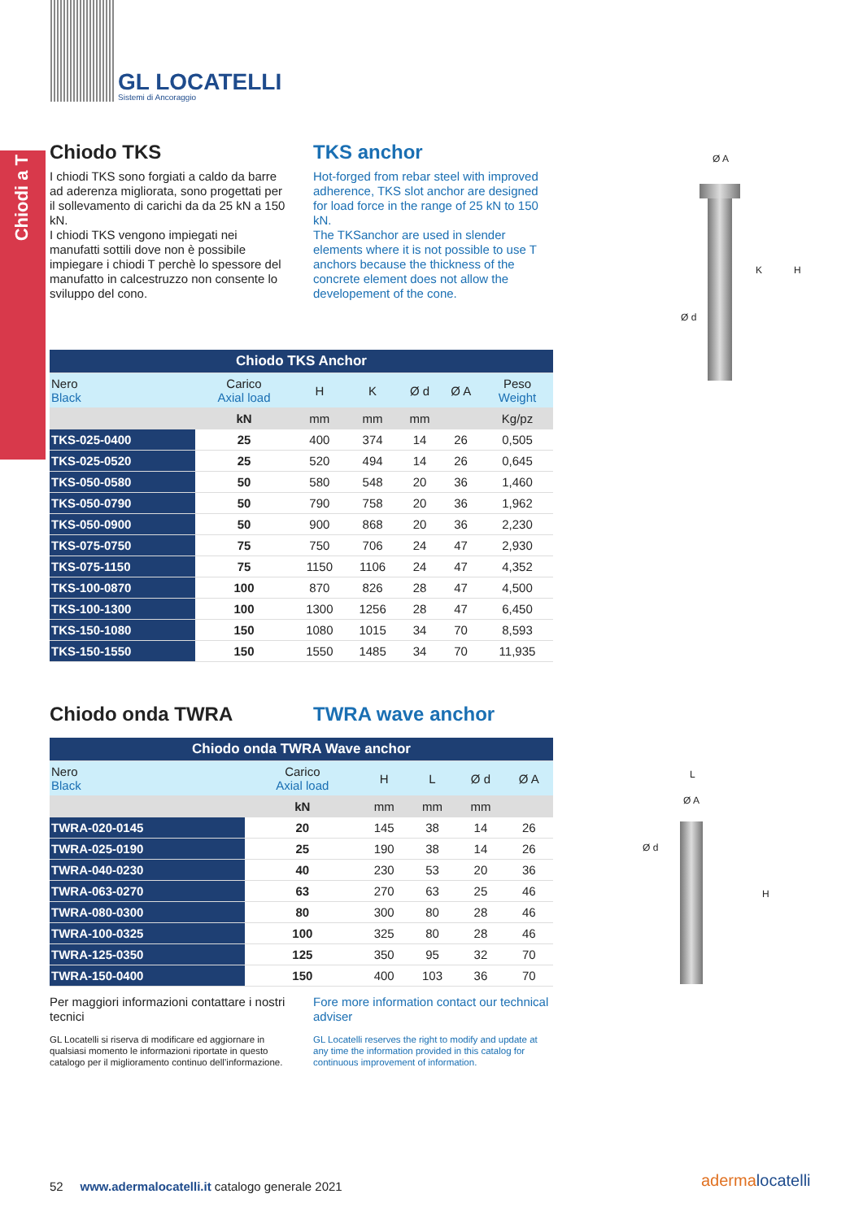Chiodi a T
GL LOCATELLI
Sistemi di Ancoraggio
Ø A
Ø d
K H
L
Ø A
Ø d
H
Chiodo TKS
I chiodi TKS sono forgiati a caldo da barre ad aderenza migliorata, sono progettati per il sollevamento di carichi da da 25 kN a 150 kN.
I chiodi TKS vengono impiegati nei manufatti sottili dove non è possibile impiegare i chiodi T perchè lo spessore del manufatto in calcestruzzo non consente lo sviluppo del cono.
TKS anchor
Hot-forged from rebar steel with improved adherence, TKS slot anchor are designed for load force in the range of 25 kN to 150 kN.
The TKSanchor are used in slender elements where it is not possible to use T anchors because the thickness of the concrete element does not allow the developement of the cone.
| Chiodo TKS Anchor | | | | | | |
| --- | --- | --- | --- | --- | --- | --- |
| Nero Black | Carico Axial load | H | K | Ø d | Ø A | Peso Weight |
| | kN | mm | mm | mm | | Kg/pz |
| TKS-025-0400 | 25 | 400 | 374 | 14 | 26 | 0,505 |
| TKS-025-0520 | 25 | 520 | 494 | 14 | 26 | 0,645 |
| TKS-050-0580 | 50 | 580 | 548 | 20 | 36 | 1,460 |
| TKS-050-0790 | 50 | 790 | 758 | 20 | 36 | 1,962 |
| TKS-050-0900 | 50 | 900 | 868 | 20 | 36 | 2,230 |
| TKS-075-0750 | 75 | 750 | 706 | 24 | 47 | 2,930 |
| TKS-075-1150 | 75 | 1150 | 1106 | 24 | 47 | 4,352 |
| TKS-100-0870 | 100 | 870 | 826 | 28 | 47 | 4,500 |
| TKS-100-1300 | 100 | 1300 | 1256 | 28 | 47 | 6,450 |
| TKS-150-1080 | 150 | 1080 | 1015 | 34 | 70 | 8,593 |
| TKS-150-1550 | 150 | 1550 | 1485 | 34 | 70 | 11,935 |
Chiodo onda TWRA TWRA wave anchor
| Chiodo onda TWRA Wave anchor | | | | | |
| --- | --- | --- | --- | --- | --- |
| Nero Black | Carico Axial load | H | L | Ø d | Ø A |
| | kN | mm | mm | mm | |
| TWRA-020-0145 | 20 | 145 | 38 | 14 | 26 |
| TWRA-025-0190 | 25 | 190 | 38 | 14 | 26 |
| TWRA-040-0230 | 40 | 230 | 53 | 20 | 36 |
| TWRA-063-0270 | 63 | 270 | 63 | 25 | 46 |
| TWRA-080-0300 | 80 | 300 | 80 | 28 | 46 |
| TWRA-100-0325 | 100 | 325 | 80 | 28 | 46 |
| TWRA-125-0350 | 125 | 350 | 95 | 32 | 70 |
| TWRA-150-0400 | 150 | 400 | 103 | 36 | 70 |
Per maggiori informazioni contattare i nostri tecnici
GL Locatelli si riserva di modificare ed aggiornare in qualsiasi momento le informazioni riportate in questo catalogo per il miglioramento continuo dell’informazione.
Fore more information contact our technical adviser
GL Locatelli reserves the right to modify and update at any time the information provided in this catalog for continuous improvement of information.
52 www.adermalocatelli.it catalogo generale 2021
adermalocatelli